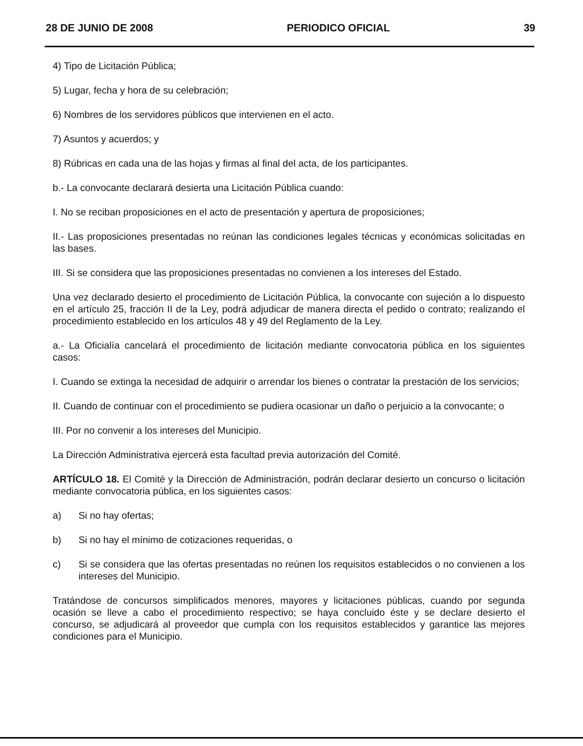28 DE JUNIO DE 2008 PERIODICO OFICIAL 39
4) Tipo de Licitación Pública;
5) Lugar, fecha y hora de su celebración;
6) Nombres de los servidores públicos que intervienen en el acto.
7) Asuntos y acuerdos; y
8) Rúbricas en cada una de las hojas y firmas al final del acta, de los participantes.
b.- La convocante declarará desierta una Licitación Pública cuando:
I. No se reciban proposiciones en el acto de presentación y apertura de proposiciones;
II.- Las proposiciones presentadas no reúnan las condiciones legales técnicas y económicas solicitadas en las bases.
III. Si se considera que las proposiciones presentadas no convienen a los intereses del Estado.
Una vez declarado desierto el procedimiento de Licitación Pública, la convocante con sujeción a lo dispuesto en el artículo 25, fracción II de la Ley, podrá adjudicar de manera directa el pedido o contrato; realizando el procedimiento establecido en los artículos 48 y 49 del Reglamento de la Ley.
a.- La Oficialía cancelará el procedimiento de licitación mediante convocatoria pública en los siguientes casos:
I. Cuando se extinga la necesidad de adquirir o arrendar los bienes o contratar la prestación de los servicios;
II. Cuando de continuar con el procedimiento se pudiera ocasionar un daño o perjuicio a la convocante; o
III. Por no convenir a los intereses del Municipio.
La Dirección Administrativa ejercerá esta facultad previa autorización del Comité.
ARTÍCULO 18. El Comité y la Dirección de Administración, podrán declarar desierto un concurso o licitación mediante convocatoria pública, en los siguientes casos:
a) Si no hay ofertas;
b) Si no hay el mínimo de cotizaciones requeridas, o
c) Si se considera que las ofertas presentadas no reúnen los requisitos establecidos o no convienen a los intereses del Municipio.
Tratándose de concursos simplificados menores, mayores y licitaciones públicas, cuando por segunda ocasión se lleve a cabo el procedimiento respectivo; se haya concluido éste y se declare desierto el concurso, se adjudicará al proveedor que cumpla con los requisitos establecidos y garantice las mejores condiciones para el Municipio.